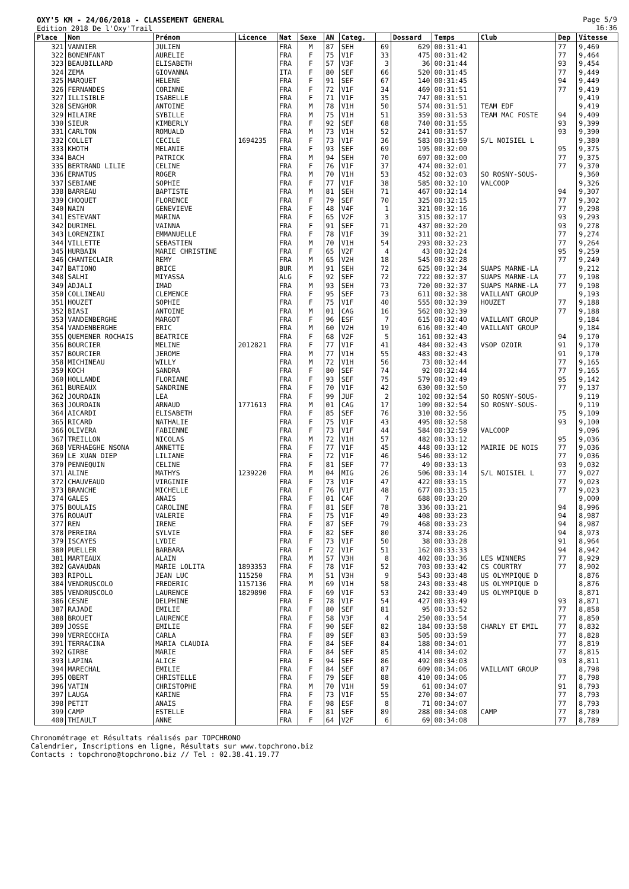OXY'5 KM - 24/06/2018 - CLASSEMENT GENERAL
Edition 2018 De l'Oxy'Trail
Page 5/9
16:36
| Place | Nom | Prénom | Licence | Nat | Sexe | AN | Categ. | | Dossard | Temps | Club | Dep | Vitesse |
| --- | --- | --- | --- | --- | --- | --- | --- | --- | --- | --- | --- | --- | --- |
| 321 | VANNIER | JULIEN | | FRA | M | 87 | SEH | 69 | 629 | 00:31:41 | | 77 | 9,469 |
| 322 | BONENFANT | AURELIE | | FRA | F | 75 | V1F | 33 | 475 | 00:31:42 | | 77 | 9,464 |
| 323 | BEAUBILLARD | ELISABETH | | FRA | F | 57 | V3F | 3 | 36 | 00:31:44 | | 93 | 9,454 |
| 324 | ZEMA | GIOVANNA | | ITA | F | 80 | SEF | 66 | 520 | 00:31:45 | | 77 | 9,449 |
| 325 | MARQUET | HELENE | | FRA | F | 91 | SEF | 67 | 140 | 00:31:45 | | 94 | 9,449 |
| 326 | FERNANDES | CORINNE | | FRA | F | 72 | V1F | 34 | 469 | 00:31:51 | | 77 | 9,419 |
| 327 | ILLISIBLE | ISABELLE | | FRA | F | 71 | V1F | 35 | 747 | 00:31:51 | | | 9,419 |
| 328 | SENGHOR | ANTOINE | | FRA | M | 78 | V1H | 50 | 574 | 00:31:51 | TEAM EDF | | 9,419 |
| 329 | HILAIRE | SYBILLE | | FRA | M | 75 | V1H | 51 | 359 | 00:31:53 | TEAM MAC FOSTE | 94 | 9,409 |
| 330 | SIEUR | KIMBERLY | | FRA | F | 92 | SEF | 68 | 740 | 00:31:55 | | 93 | 9,399 |
| 331 | CARLTON | ROMUALD | | FRA | M | 73 | V1H | 52 | 241 | 00:31:57 | | 93 | 9,390 |
| 332 | COLLET | CECILE | 1694235 | FRA | F | 73 | V1F | 36 | 583 | 00:31:59 | S/L NOISIEL L | | 9,380 |
| 333 | KHOTH | MELANIE | | FRA | F | 93 | SEF | 69 | 195 | 00:32:00 | | 95 | 9,375 |
| 334 | BACH | PATRICK | | FRA | M | 94 | SEH | 70 | 697 | 00:32:00 | | 77 | 9,375 |
| 335 | BERTRAND LILIE | CELINE | | FRA | F | 76 | V1F | 37 | 474 | 00:32:01 | | 77 | 9,370 |
| 336 | ERNATUS | ROGER | | FRA | M | 70 | V1H | 53 | 452 | 00:32:03 | SO ROSNY-SOUS- | | 9,360 |
| 337 | SEBIANE | SOPHIE | | FRA | F | 77 | V1F | 38 | 585 | 00:32:10 | VALCOOP | | 9,326 |
| 338 | BARREAU | BAPTISTE | | FRA | M | 81 | SEH | 71 | 467 | 00:32:14 | | 94 | 9,307 |
| 339 | CHOQUET | FLORENCE | | FRA | F | 79 | SEF | 70 | 325 | 00:32:15 | | 77 | 9,302 |
| 340 | NAIN | GENEVIEVE | | FRA | F | 48 | V4F | 1 | 321 | 00:32:16 | | 77 | 9,298 |
| 341 | ESTEVANT | MARINA | | FRA | F | 65 | V2F | 3 | 315 | 00:32:17 | | 93 | 9,293 |
| 342 | DURIMEL | VAINNA | | FRA | F | 91 | SEF | 71 | 437 | 00:32:20 | | 93 | 9,278 |
| 343 | LORENZINI | EMMANUELLE | | FRA | F | 78 | V1F | 39 | 311 | 00:32:21 | | 77 | 9,274 |
| 344 | VILLETTE | SEBASTIEN | | FRA | M | 70 | V1H | 54 | 293 | 00:32:23 | | 77 | 9,264 |
| 345 | HURBAIN | MARIE CHRISTINE | | FRA | F | 65 | V2F | 4 | 43 | 00:32:24 | | 95 | 9,259 |
| 346 | CHANTECLAIR | REMY | | FRA | M | 65 | V2H | 18 | 545 | 00:32:28 | | 77 | 9,240 |
| 347 | BATIONO | BRICE | | BUR | M | 91 | SEH | 72 | 625 | 00:32:34 | SUAPS MARNE-LA | | 9,212 |
| 348 | SALHI | MIYASSA | | ALG | F | 92 | SEF | 72 | 722 | 00:32:37 | SUAPS MARNE-LA | 77 | 9,198 |
| 349 | ADJALI | IMAD | | FRA | M | 93 | SEH | 73 | 720 | 00:32:37 | SUAPS MARNE-LA | 77 | 9,198 |
| 350 | COLLINEAU | CLEMENCE | | FRA | F | 95 | SEF | 73 | 611 | 00:32:38 | VAILLANT GROUP | | 9,193 |
| 351 | HOUZET | SOPHIE | | FRA | F | 75 | V1F | 40 | 555 | 00:32:39 | HOUZET | 77 | 9,188 |
| 352 | BIASI | ANTOINE | | FRA | M | 01 | CAG | 16 | 562 | 00:32:39 | | 77 | 9,188 |
| 353 | VANDENBERGHE | MARGOT | | FRA | F | 96 | ESF | 7 | 615 | 00:32:40 | VAILLANT GROUP | | 9,184 |
| 354 | VANDENBERGHE | ERIC | | FRA | M | 60 | V2H | 19 | 616 | 00:32:40 | VAILLANT GROUP | | 9,184 |
| 355 | QUEMENER ROCHAIS | BEATRICE | | FRA | F | 68 | V2F | 5 | 161 | 00:32:43 | | 94 | 9,170 |
| 356 | BOURCIER | MELINE | 2012821 | FRA | F | 77 | V1F | 41 | 484 | 00:32:43 | VSOP OZOIR | 91 | 9,170 |
| 357 | BOURCIER | JEROME | | FRA | M | 77 | V1H | 55 | 483 | 00:32:43 | | 91 | 9,170 |
| 358 | MICHINEAU | WILLY | | FRA | M | 72 | V1H | 56 | 73 | 00:32:44 | | 77 | 9,165 |
| 359 | KOCH | SANDRA | | FRA | F | 80 | SEF | 74 | 92 | 00:32:44 | | 77 | 9,165 |
| 360 | HOLLANDE | FLORIANE | | FRA | F | 93 | SEF | 75 | 579 | 00:32:49 | | 95 | 9,142 |
| 361 | BUREAUX | SANDRINE | | FRA | F | 70 | V1F | 42 | 630 | 00:32:50 | | 77 | 9,137 |
| 362 | JOURDAIN | LEA | | FRA | F | 99 | JUF | 2 | 102 | 00:32:54 | SO ROSNY-SOUS- | | 9,119 |
| 363 | JOURDAIN | ARNAUD | 1771613 | FRA | M | 01 | CAG | 17 | 109 | 00:32:54 | SO ROSNY-SOUS- | | 9,119 |
| 364 | AICARDI | ELISABETH | | FRA | F | 85 | SEF | 76 | 310 | 00:32:56 | | 75 | 9,109 |
| 365 | RICARD | NATHALIE | | FRA | F | 75 | V1F | 43 | 495 | 00:32:58 | | 93 | 9,100 |
| 366 | OLIVERA | FABIENNE | | FRA | F | 73 | V1F | 44 | 584 | 00:32:59 | VALCOOP | | 9,096 |
| 367 | TREILLON | NICOLAS | | FRA | M | 72 | V1H | 57 | 482 | 00:33:12 | | 95 | 9,036 |
| 368 | VERHAEGHE NSONA | ANNETTE | | FRA | F | 77 | V1F | 45 | 448 | 00:33:12 | MAIRIE DE NOIS | 77 | 9,036 |
| 369 | LE XUAN DIEP | LILIANE | | FRA | F | 72 | V1F | 46 | 546 | 00:33:12 | | 77 | 9,036 |
| 370 | PENNEQUIN | CELINE | | FRA | F | 81 | SEF | 77 | 49 | 00:33:13 | | 93 | 9,032 |
| 371 | ALINE | MATHYS | 1239220 | FRA | M | 04 | MIG | 26 | 506 | 00:33:14 | S/L NOISIEL L | 77 | 9,027 |
| 372 | CHAUVEAUD | VIRGINIE | | FRA | F | 73 | V1F | 47 | 422 | 00:33:15 | | 77 | 9,023 |
| 373 | BRANCHE | MICHELLE | | FRA | F | 76 | V1F | 48 | 677 | 00:33:15 | | 77 | 9,023 |
| 374 | GALES | ANAIS | | FRA | F | 01 | CAF | 7 | 688 | 00:33:20 | | | 9,000 |
| 375 | BOULAIS | CAROLINE | | FRA | F | 81 | SEF | 78 | 336 | 00:33:21 | | 94 | 8,996 |
| 376 | ROUAUT | VALERIE | | FRA | F | 75 | V1F | 49 | 408 | 00:33:23 | | 94 | 8,987 |
| 377 | REN | IRENE | | FRA | F | 87 | SEF | 79 | 468 | 00:33:23 | | 94 | 8,987 |
| 378 | PEREIRA | SYLVIE | | FRA | F | 82 | SEF | 80 | 374 | 00:33:26 | | 94 | 8,973 |
| 379 | ISCAYES | LYDIE | | FRA | F | 73 | V1F | 50 | 38 | 00:33:28 | | 91 | 8,964 |
| 380 | PUELLER | BARBARA | | FRA | F | 72 | V1F | 51 | 162 | 00:33:33 | | 94 | 8,942 |
| 381 | MARTEAUX | ALAIN | | FRA | M | 57 | V3H | 8 | 402 | 00:33:36 | LES WINNERS | 77 | 8,929 |
| 382 | GAVAUDAN | MARIE LOLITA | 1893353 | FRA | F | 78 | V1F | 52 | 703 | 00:33:42 | CS COURTRY | 77 | 8,902 |
| 383 | RIPOLL | JEAN LUC | 115250 | FRA | M | 51 | V3H | 9 | 543 | 00:33:48 | US OLYMPIQUE D | | 8,876 |
| 384 | VENDRUSCOLO | FREDERIC | 1157136 | FRA | M | 69 | V1H | 58 | 243 | 00:33:48 | US OLYMPIQUE D | | 8,876 |
| 385 | VENDRUSCOLO | LAURENCE | 1829890 | FRA | F | 69 | V1F | 53 | 242 | 00:33:49 | US OLYMPIQUE D | | 8,871 |
| 386 | CESNE | DELPHINE | | FRA | F | 78 | V1F | 54 | 427 | 00:33:49 | | 93 | 8,871 |
| 387 | RAJADE | EMILIE | | FRA | F | 80 | SEF | 81 | 95 | 00:33:52 | | 77 | 8,858 |
| 388 | BROUET | LAURENCE | | FRA | F | 58 | V3F | 4 | 250 | 00:33:54 | | 77 | 8,850 |
| 389 | JOSSE | EMILIE | | FRA | F | 90 | SEF | 82 | 184 | 00:33:58 | CHARLY ET EMIL | 77 | 8,832 |
| 390 | VERRECCHIA | CARLA | | FRA | F | 89 | SEF | 83 | 505 | 00:33:59 | | 77 | 8,828 |
| 391 | TERRACINA | MARIA CLAUDIA | | FRA | F | 84 | SEF | 84 | 188 | 00:34:01 | | 77 | 8,819 |
| 392 | GIRBE | MARIE | | FRA | F | 84 | SEF | 85 | 414 | 00:34:02 | | 77 | 8,815 |
| 393 | LAPINA | ALICE | | FRA | F | 94 | SEF | 86 | 492 | 00:34:03 | | 93 | 8,811 |
| 394 | MARECHAL | EMILIE | | FRA | F | 84 | SEF | 87 | 609 | 00:34:06 | VAILLANT GROUP | | 8,798 |
| 395 | OBERT | CHRISTELLE | | FRA | F | 79 | SEF | 88 | 410 | 00:34:06 | | 77 | 8,798 |
| 396 | VATIN | CHRISTOPHE | | FRA | M | 70 | V1H | 59 | 61 | 00:34:07 | | 91 | 8,793 |
| 397 | LAUGA | KARINE | | FRA | F | 73 | V1F | 55 | 270 | 00:34:07 | | 77 | 8,793 |
| 398 | PETIT | ANAIS | | FRA | F | 98 | ESF | 8 | 71 | 00:34:07 | | 77 | 8,793 |
| 399 | CAMP | ESTELLE | | FRA | F | 81 | SEF | 89 | 288 | 00:34:08 | CAMP | 77 | 8,789 |
| 400 | THIAULT | ANNE | | FRA | F | 64 | V2F | 6 | 69 | 00:34:08 | | 77 | 8,789 |
Chronométrage et Résultats réalisés par TOPCHRONO
Calendrier, Inscriptions en ligne, Résultats sur www.topchrono.biz
Contacts : topchrono@topchrono.biz // Tel : 02.38.41.19.77